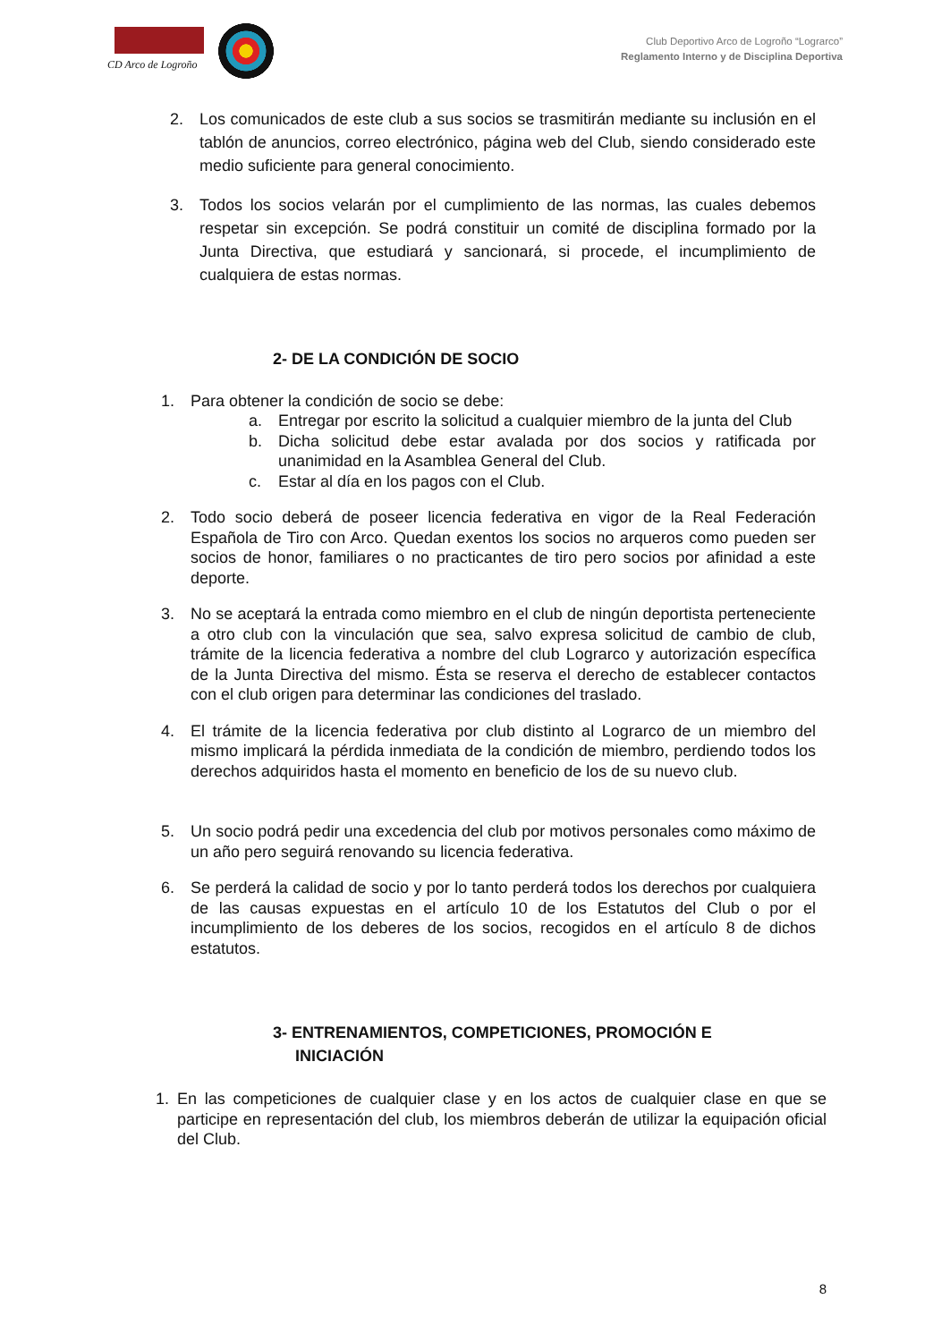CD Arco de Logroño
Club Deportivo Arco de Logroño “Lograrco”
Reglamento Interno y de Disciplina Deportiva
2. Los comunicados de este club a sus socios se trasmitirán mediante su inclusión en el tablón de anuncios, correo electrónico, página web del Club, siendo considerado este medio suficiente para general conocimiento.
3. Todos los socios velarán por el cumplimiento de las normas, las cuales debemos respetar sin excepción. Se podrá constituir un comité de disciplina formado por la Junta Directiva, que estudiará y sancionará, si procede, el incumplimiento de cualquiera de estas normas.
2- DE LA CONDICIÓN DE SOCIO
1. Para obtener la condición de socio se debe:
a. Entregar por escrito la solicitud a cualquier miembro de la junta del Club
b. Dicha solicitud debe estar avalada por dos socios y ratificada por unanimidad en la Asamblea General del Club.
c. Estar al día en los pagos con el Club.
2. Todo socio deberá de poseer licencia federativa en vigor de la Real Federación Española de Tiro con Arco. Quedan exentos los socios no arqueros como pueden ser socios de honor, familiares o no practicantes de tiro pero socios por afinidad a este deporte.
3. No se aceptará la entrada como miembro en el club de ningún deportista perteneciente a otro club con la vinculación que sea, salvo expresa solicitud de cambio de club, trámite de la licencia federativa a nombre del club Lograrco y autorización específica de la Junta Directiva del mismo. Ésta se reserva el derecho de establecer contactos con el club origen para determinar las condiciones del traslado.
4. El trámite de la licencia federativa por club distinto al Lograrco de un miembro del mismo implicará la pérdida inmediata de la condición de miembro, perdiendo todos los derechos adquiridos hasta el momento en beneficio de los de su nuevo club.
5. Un socio podrá pedir una excedencia del club por motivos personales como máximo de un año pero seguirá renovando su licencia federativa.
6. Se perderá la calidad de socio y por lo tanto perderá todos los derechos por cualquiera de las causas expuestas en el artículo 10 de los Estatutos del Club o por el incumplimiento de los deberes de los socios, recogidos en el artículo 8 de dichos estatutos.
3- ENTRENAMIENTOS, COMPETICIONES, PROMOCIÓN E
INICIACIÓN
1. En las competiciones de cualquier clase y en los actos de cualquier clase en que se participe en representación del club, los miembros deberán de utilizar la equipación oficial del Club.
8